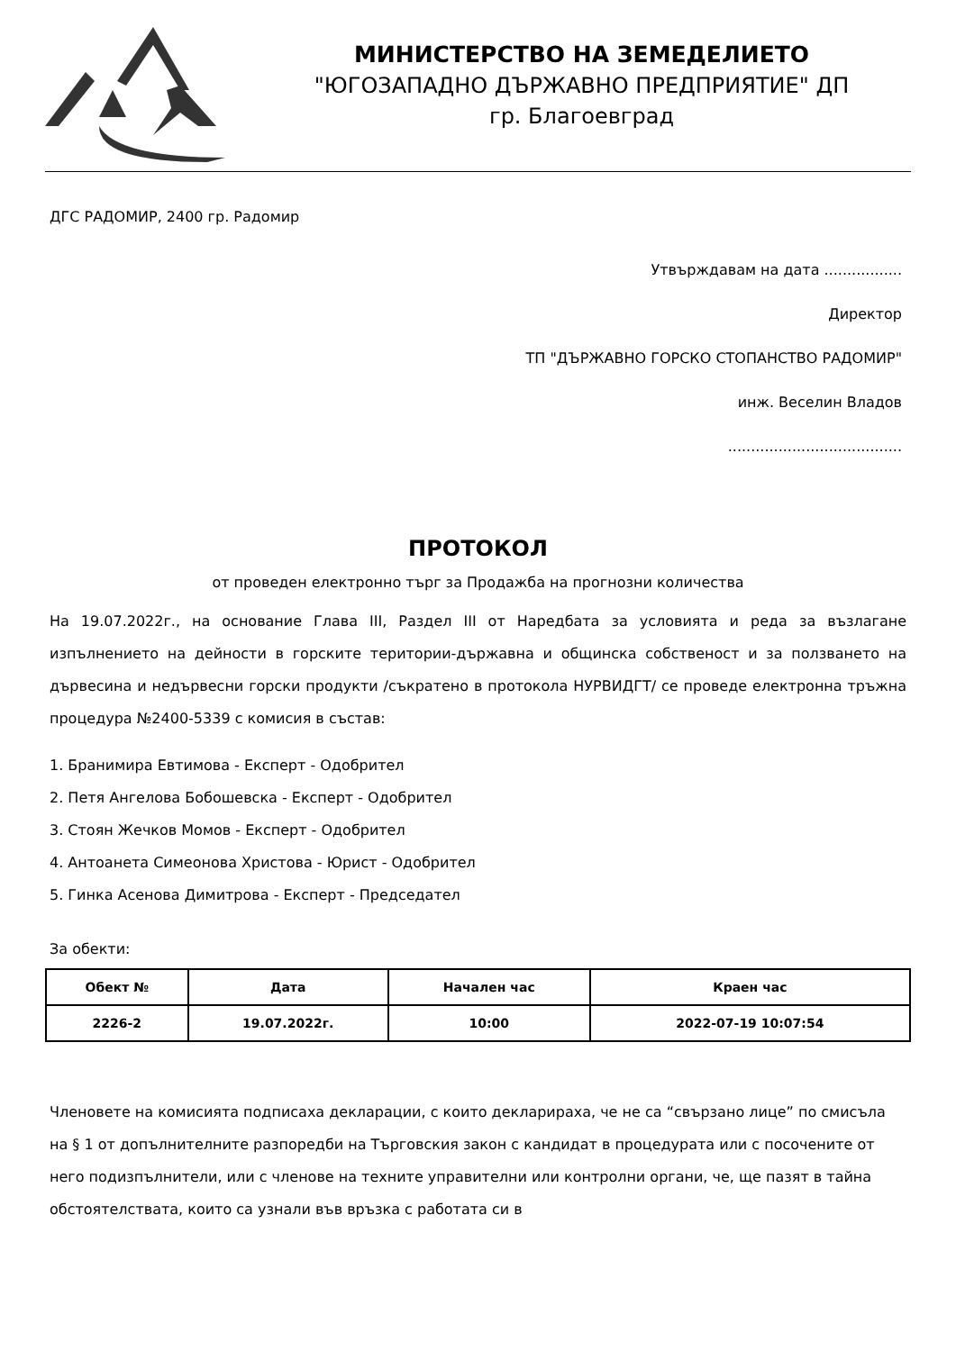МИНИСТЕРСТВО НА ЗЕМЕДЕЛИЕТО
"ЮГОЗАПАДНО ДЪРЖАВНО ПРЕДПРИЯТИЕ" ДП
гр. Благоевград
ДГС РАДОМИР, 2400 гр. Радомир
Утвърждавам на дата .................
Директор
ТП "ДЪРЖАВНО ГОРСКО СТОПАНСТВО РАДОМИР"
инж. Веселин Владов
......................................
ПРОТОКОЛ
от проведен електронно търг за Продажба на прогнозни количества
На 19.07.2022г., на основание Глава III, Раздел III от Наредбата за условията и реда за възлагане изпълнението на дейности в горските територии-държавна и общинска собственост и за ползването на дървесина и недървесни горски продукти /съкратено в протокола НУРВИДГТ/ се проведе електронна тръжна процедура №2400-5339 с комисия в състав:
1. Бранимира Евтимова - Експерт - Одобрител
2. Петя Ангелова Бобошевска - Експерт - Одобрител
3. Стоян Жечков Момов - Експерт - Одобрител
4. Антоанета Симеонова Христова - Юрист - Одобрител
5. Гинка Асенова Димитрова - Експерт - Председател
За обекти:
| Обект № | Дата | Начален час | Краен час |
| --- | --- | --- | --- |
| 2226-2 | 19.07.2022г. | 10:00 | 2022-07-19 10:07:54 |
Членовете на комисията подписаха декларации, с които декларираха, че не са “свързано лице” по смисъла на § 1 от допълнителните разпоредби на Търговския закон с кандидат в процедурата или с посочените от него подизпълнители, или с членове на техните управителни или контролни органи, че, ще пазят в тайна обстоятелствата, които са узнали във връзка с работата си в